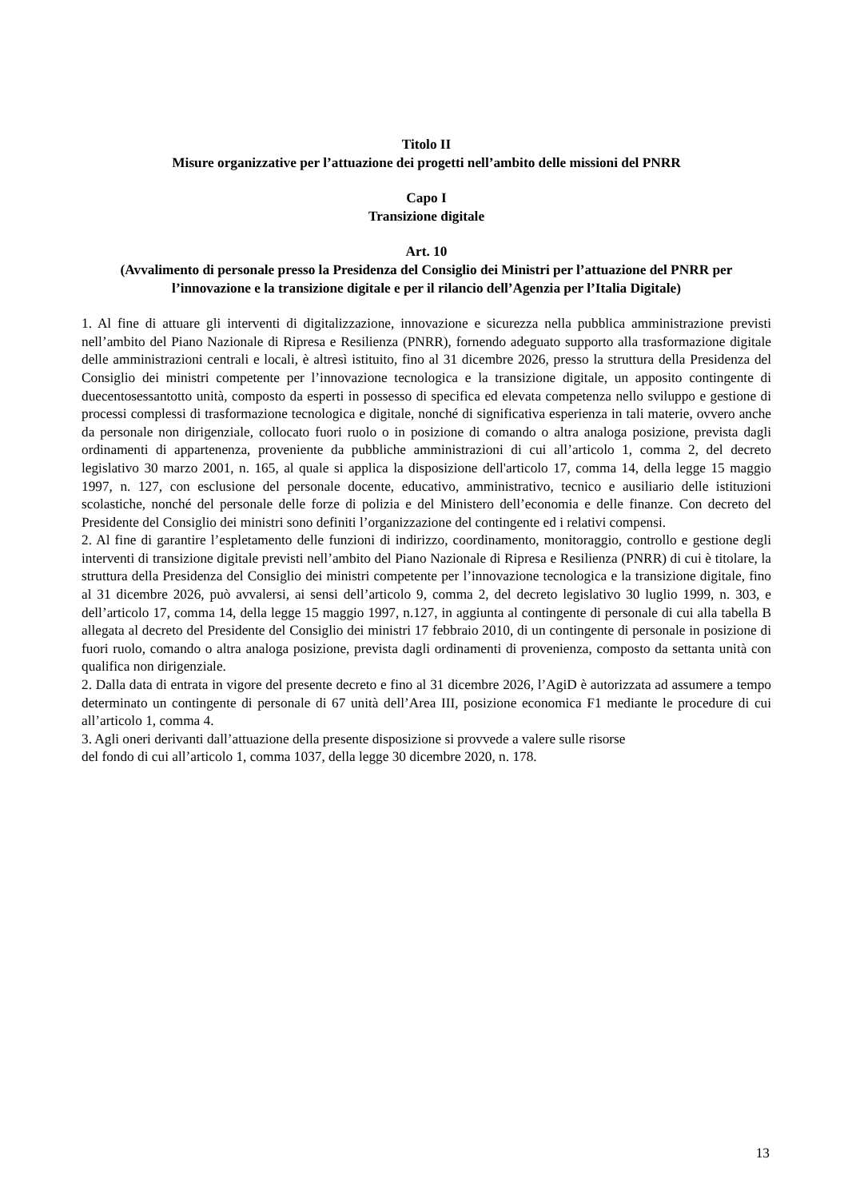Titolo II
Misure organizzative per l’attuazione dei progetti nell’ambito delle missioni del PNRR
Capo I
Transizione digitale
Art. 10
(Avvalimento di personale presso la Presidenza del Consiglio dei Ministri per l’attuazione del PNRR per l’innovazione e la transizione digitale e per il rilancio dell’Agenzia per l’Italia Digitale)
1. Al fine di attuare gli interventi di digitalizzazione, innovazione e sicurezza nella pubblica amministrazione previsti nell’ambito del Piano Nazionale di Ripresa e Resilienza (PNRR), fornendo adeguato supporto alla trasformazione digitale delle amministrazioni centrali e locali, è altresì istituito, fino al 31 dicembre 2026, presso la struttura della Presidenza del Consiglio dei ministri competente per l’innovazione tecnologica e la transizione digitale, un apposito contingente di duecentosessantotto unità, composto da esperti in possesso di specifica ed elevata competenza nello sviluppo e gestione di processi complessi di trasformazione tecnologica e digitale, nonché di significativa esperienza in tali materie, ovvero anche da personale non dirigenziale, collocato fuori ruolo o in posizione di comando o altra analoga posizione, prevista dagli ordinamenti di appartenenza, proveniente da pubbliche amministrazioni di cui all’articolo 1, comma 2, del decreto legislativo 30 marzo 2001, n. 165, al quale si applica la disposizione dell'articolo 17, comma 14, della legge 15 maggio 1997, n. 127, con esclusione del personale docente, educativo, amministrativo, tecnico e ausiliario delle istituzioni scolastiche, nonché del personale delle forze di polizia e del Ministero dell’economia e delle finanze. Con decreto del Presidente del Consiglio dei ministri sono definiti l’organizzazione del contingente ed i relativi compensi.
2. Al fine di garantire l’espletamento delle funzioni di indirizzo, coordinamento, monitoraggio, controllo e gestione degli interventi di transizione digitale previsti nell’ambito del Piano Nazionale di Ripresa e Resilienza (PNRR) di cui è titolare, la struttura della Presidenza del Consiglio dei ministri competente per l’innovazione tecnologica e la transizione digitale, fino al 31 dicembre 2026, può avvalersi, ai sensi dell’articolo 9, comma 2, del decreto legislativo 30 luglio 1999, n. 303, e dell’articolo 17, comma 14, della legge 15 maggio 1997, n.127, in aggiunta al contingente di personale di cui alla tabella B allegata al decreto del Presidente del Consiglio dei ministri 17 febbraio 2010, di un contingente di personale in posizione di fuori ruolo, comando o altra analoga posizione, prevista dagli ordinamenti di provenienza, composto da settanta unità con qualifica non dirigenziale.
2. Dalla data di entrata in vigore del presente decreto e fino al 31 dicembre 2026, l’AgiD è autorizzata ad assumere a tempo determinato un contingente di personale di 67 unità dell’Area III, posizione economica F1 mediante le procedure di cui all’articolo 1, comma 4.
3. Agli oneri derivanti dall’attuazione della presente disposizione si provvede a valere sulle risorse
del fondo di cui all’articolo 1, comma 1037, della legge 30 dicembre 2020, n. 178.
13